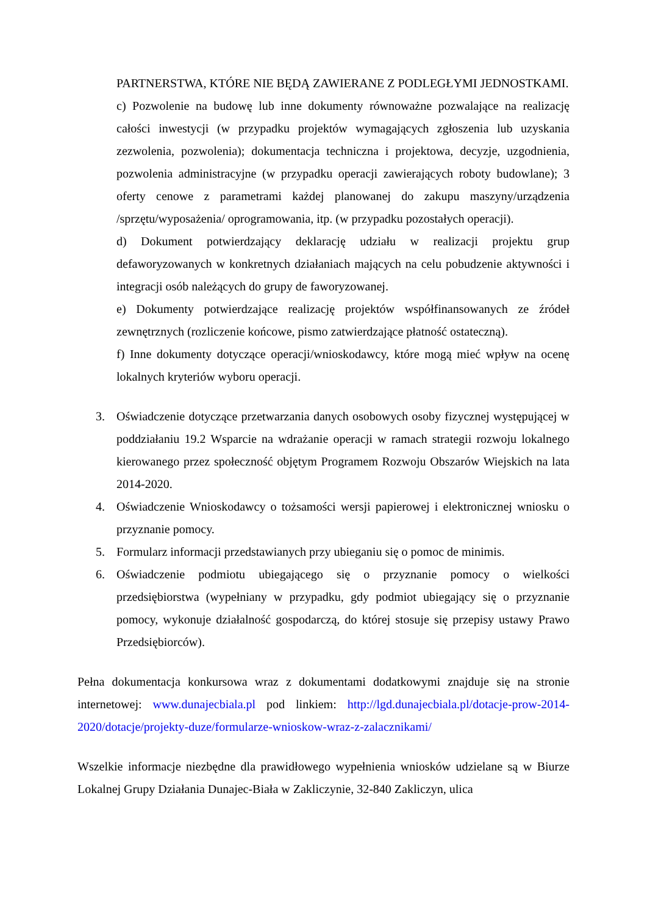PARTNERSTWA, KTÓRE NIE BĘDĄ ZAWIERANE Z PODLEGŁYMI JEDNOSTKAMI.
c) Pozwolenie na budowę lub inne dokumenty równoważne pozwalające na realizację całości inwestycji (w przypadku projektów wymagających zgłoszenia lub uzyskania zezwolenia, pozwolenia); dokumentacja techniczna i projektowa, decyzje, uzgodnienia, pozwolenia administracyjne (w przypadku operacji zawierających roboty budowlane); 3 oferty cenowe z parametrami każdej planowanej do zakupu maszyny/urządzenia /sprzętu/wyposażenia/ oprogramowania, itp. (w przypadku pozostałych operacji).
d) Dokument potwierdzający deklarację udziału w realizacji projektu grup defaworyzowanych w konkretnych działaniach mających na celu pobudzenie aktywności i integracji osób należących do grupy de faworyzowanej.
e) Dokumenty potwierdzające realizację projektów współfinansowanych ze źródeł zewnętrznych (rozliczenie końcowe, pismo zatwierdzające płatność ostateczną).
f) Inne dokumenty dotyczące operacji/wnioskodawcy, które mogą mieć wpływ na ocenę lokalnych kryteriów wyboru operacji.
3. Oświadczenie dotyczące przetwarzania danych osobowych osoby fizycznej występującej w poddziałaniu 19.2 Wsparcie na wdrażanie operacji w ramach strategii rozwoju lokalnego kierowanego przez społeczność objętym Programem Rozwoju Obszarów Wiejskich na lata 2014-2020.
4. Oświadczenie Wnioskodawcy o tożsamości wersji papierowej i elektronicznej wniosku o przyznanie pomocy.
5. Formularz informacji przedstawianych przy ubieganiu się o pomoc de minimis.
6. Oświadczenie podmiotu ubiegającego się o przyznanie pomocy o wielkości przedsiębiorstwa (wypełniany w przypadku, gdy podmiot ubiegający się o przyznanie pomocy, wykonuje działalność gospodarczą, do której stosuje się przepisy ustawy Prawo Przedsiębiorców).
Pełna dokumentacja konkursowa wraz z dokumentami dodatkowymi znajduje się na stronie internetowej: www.dunajecbiala.pl pod linkiem: http://lgd.dunajecbiala.pl/dotacje-prow-2014-2020/dotacje/projekty-duze/formularze-wnioskow-wraz-z-zalacznikami/
Wszelkie informacje niezbędne dla prawidłowego wypełnienia wniosków udzielane są w Biurze Lokalnej Grupy Działania Dunajec-Biała w Zakliczynie, 32-840 Zakliczyn, ulica